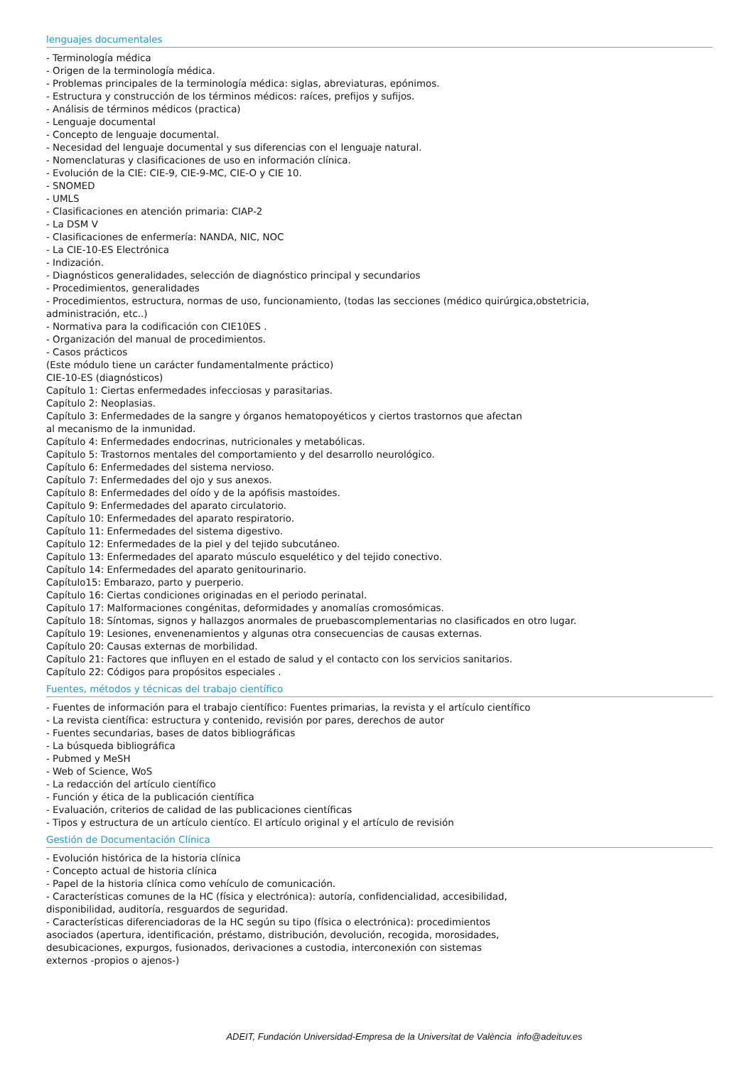lenguajes documentales
- Terminología médica
- Origen de la terminología médica.
- Problemas principales de la terminología médica: siglas, abreviaturas, epónimos.
- Estructura y construcción de los términos médicos: raíces, prefijos y sufijos.
- Análisis de términos médicos (practica)
- Lenguaje documental
- Concepto de lenguaje documental.
- Necesidad del lenguaje documental y sus diferencias con el lenguaje natural.
- Nomenclaturas y clasificaciones de uso en información clínica.
- Evolución de la CIE: CIE-9, CIE-9-MC, CIE-O y CIE 10.
- SNOMED
- UMLS
- Clasificaciones en atención primaria: CIAP-2
- La DSM V
- Clasificaciones de enfermería: NANDA, NIC, NOC
- La CIE-10-ES Electrónica
- Indización.
- Diagnósticos generalidades, selección de diagnóstico principal y secundarios
- Procedimientos, generalidades
- Procedimientos, estructura, normas de uso, funcionamiento, (todas las secciones (médico quirúrgica,obstetricia,
administración, etc..)
- Normativa para la codificación con CIE10ES .
- Organización del manual de procedimientos.
- Casos prácticos
(Este módulo tiene un carácter fundamentalmente práctico)
CIE-10-ES (diagnósticos)
Capítulo 1: Ciertas enfermedades infecciosas y parasitarias.
Capítulo 2: Neoplasias.
Capítulo 3: Enfermedades de la sangre y órganos hematopoyéticos y ciertos trastornos que afectan
al mecanismo de la inmunidad.
Capítulo 4: Enfermedades endocrinas, nutricionales y metabólicas.
Capítulo 5: Trastornos mentales del comportamiento y del desarrollo neurológico.
Capítulo 6: Enfermedades del sistema nervioso.
Capítulo 7: Enfermedades del ojo y sus anexos.
Capítulo 8: Enfermedades del oído y de la apófisis mastoides.
Capítulo 9: Enfermedades del aparato circulatorio.
Capítulo 10: Enfermedades del aparato respiratorio.
Capítulo 11: Enfermedades del sistema digestivo.
Capítulo 12: Enfermedades de la piel y del tejido subcutáneo.
Capítulo 13: Enfermedades del aparato músculo esquelético y del tejido conectivo.
Capítulo 14: Enfermedades del aparato genitourinario.
Capítulo15: Embarazo, parto y puerperio.
Capítulo 16: Ciertas condiciones originadas en el periodo perinatal.
Capítulo 17: Malformaciones congénitas, deformidades y anomalías cromosómicas.
Capítulo 18: Síntomas, signos y hallazgos anormales de pruebascomplementarias no clasificados en otro lugar.
Capítulo 19: Lesiones, envenenamientos y algunas otra consecuencias de causas externas.
Capítulo 20: Causas externas de morbilidad.
Capítulo 21: Factores que influyen en el estado de salud y el contacto con los servicios sanitarios.
Capítulo 22: Códigos para propósitos especiales .
Fuentes, métodos y técnicas del trabajo científico
- Fuentes de información para el trabajo científico: Fuentes primarias, la revista y el artículo científico
- La revista científica: estructura y contenido, revisión por pares, derechos de autor
- Fuentes secundarias, bases de datos bibliográficas
- La búsqueda bibliográfica
- Pubmed y MeSH
- Web of Science, WoS
- La redacción del artículo científico
- Función y ética de la publicación científica
- Evaluación, criterios de calidad de las publicaciones científicas
- Tipos y estructura de un artículo cientíco. El artículo original y el artículo de revisión
Gestión de Documentación Clínica
- Evolución histórica de la historia clínica
- Concepto actual de historia clínica
- Papel de la historia clínica como vehículo de comunicación.
- Características comunes de la HC (física y electrónica): autoría, confidencialidad, accesibilidad,
disponibilidad, auditoría, resguardos de seguridad.
- Características diferenciadoras de la HC según su tipo (física o electrónica): procedimientos
asociados (apertura, identificación, préstamo, distribución, devolución, recogida, morosidades,
desubicaciones, expurgos, fusionados, derivaciones a custodia, interconexión con sistemas
externos -propios o ajenos-)
ADEIT, Fundación Universidad-Empresa de la Universitat de València info@adeituv.es